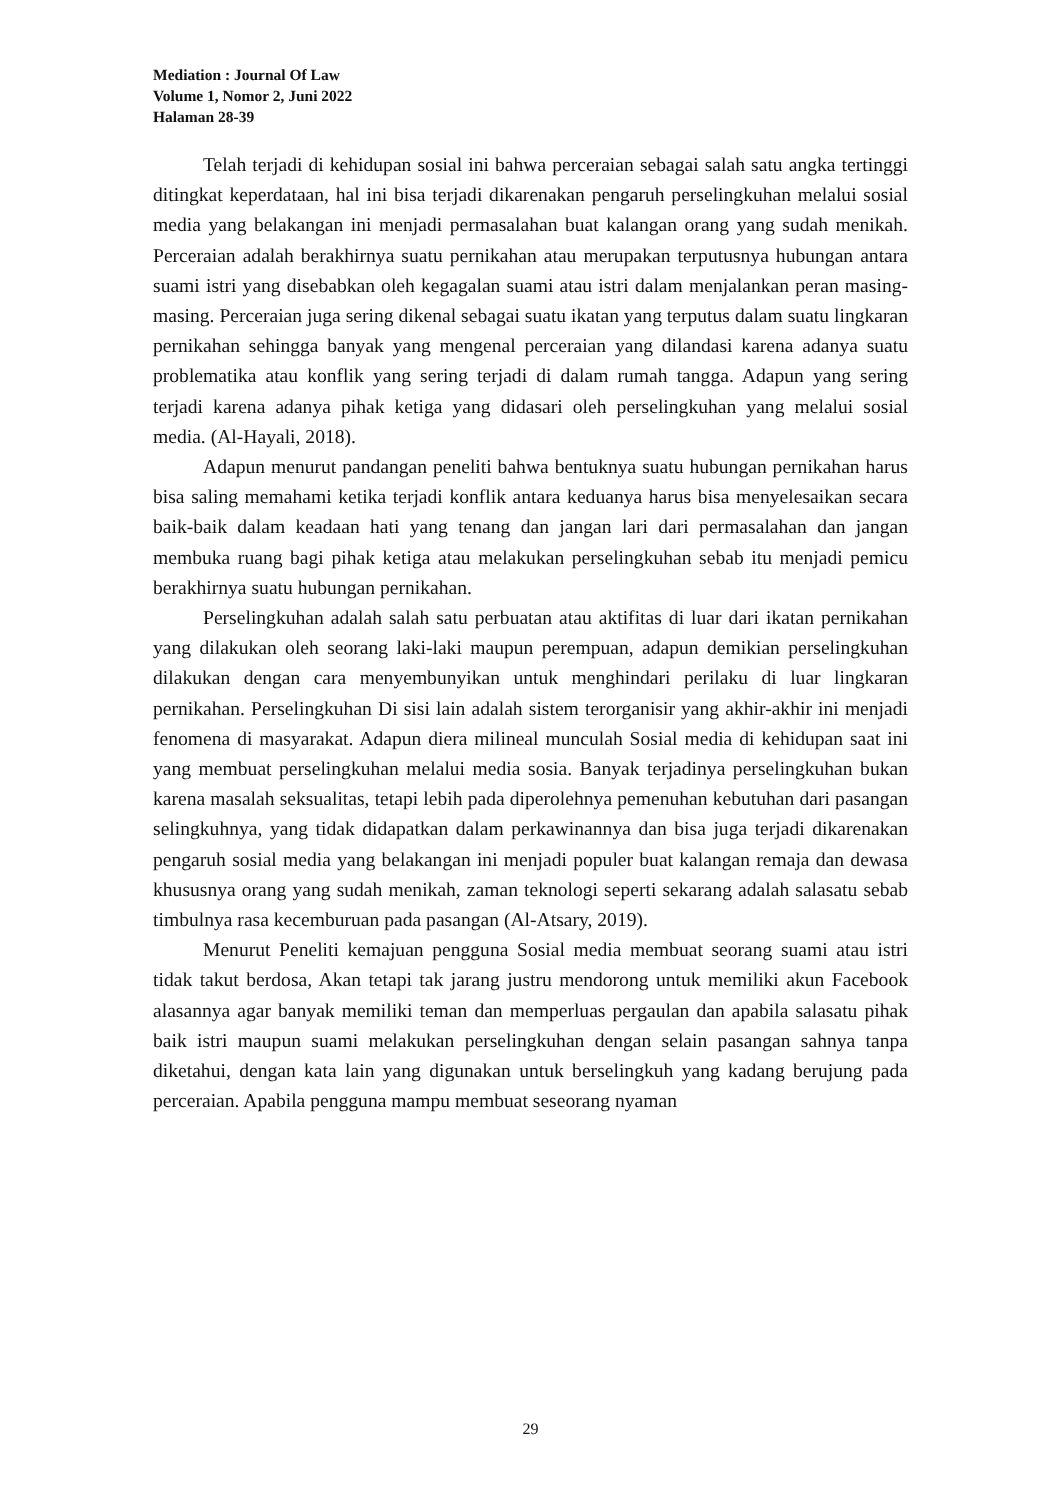Mediation : Journal Of Law
Volume 1, Nomor 2, Juni 2022
Halaman 28-39
Telah terjadi di kehidupan sosial ini bahwa perceraian sebagai salah satu angka tertinggi ditingkat keperdataan, hal ini bisa terjadi dikarenakan pengaruh perselingkuhan melalui sosial media yang belakangan ini menjadi permasalahan buat kalangan orang yang sudah menikah. Perceraian adalah berakhirnya suatu pernikahan atau merupakan terputusnya hubungan antara suami istri yang disebabkan oleh kegagalan suami atau istri dalam menjalankan peran masing-masing. Perceraian juga sering dikenal sebagai suatu ikatan yang terputus dalam suatu lingkaran pernikahan sehingga banyak yang mengenal perceraian yang dilandasi karena adanya suatu problematika atau konflik yang sering terjadi di dalam rumah tangga. Adapun yang sering terjadi karena adanya pihak ketiga yang didasari oleh perselingkuhan yang melalui sosial media. (Al-Hayali, 2018).
Adapun menurut pandangan peneliti bahwa bentuknya suatu hubungan pernikahan harus bisa saling memahami ketika terjadi konflik antara keduanya harus bisa menyelesaikan secara baik-baik dalam keadaan hati yang tenang dan jangan lari dari permasalahan dan jangan membuka ruang bagi pihak ketiga atau melakukan perselingkuhan sebab itu menjadi pemicu berakhirnya suatu hubungan pernikahan.
Perselingkuhan adalah salah satu perbuatan atau aktifitas di luar dari ikatan pernikahan yang dilakukan oleh seorang laki-laki maupun perempuan, adapun demikian perselingkuhan dilakukan dengan cara menyembunyikan untuk menghindari perilaku di luar lingkaran pernikahan. Perselingkuhan Di sisi lain adalah sistem terorganisir yang akhir-akhir ini menjadi fenomena di masyarakat. Adapun diera milineal munculah Sosial media di kehidupan saat ini yang membuat perselingkuhan melalui media sosia. Banyak terjadinya perselingkuhan bukan karena masalah seksualitas, tetapi lebih pada diperolehnya pemenuhan kebutuhan dari pasangan selingkuhnya, yang tidak didapatkan dalam perkawinannya dan bisa juga terjadi dikarenakan pengaruh sosial media yang belakangan ini menjadi populer buat kalangan remaja dan dewasa khususnya orang yang sudah menikah, zaman teknologi seperti sekarang adalah salasatu sebab timbulnya rasa kecemburuan pada pasangan (Al-Atsary, 2019).
Menurut Peneliti kemajuan pengguna Sosial media membuat seorang suami atau istri tidak takut berdosa, Akan tetapi tak jarang justru mendorong untuk memiliki akun Facebook alasannya agar banyak memiliki teman dan memperluas pergaulan dan apabila salasatu pihak baik istri maupun suami melakukan perselingkuhan dengan selain pasangan sahnya tanpa diketahui, dengan kata lain yang digunakan untuk berselingkuh yang kadang berujung pada perceraian. Apabila pengguna mampu membuat seseorang nyaman
29